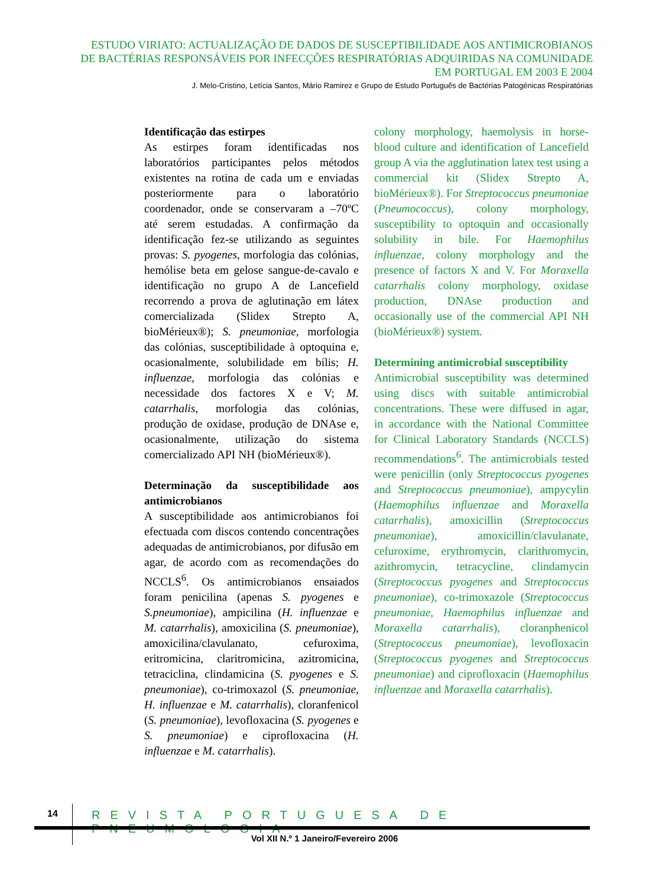ESTUDO VIRIATO: ACTUALIZAÇÃO DE DADOS DE SUSCEPTIBILIDADE AOS ANTIMICROBIANOS
DE BACTÉRIAS RESPONSÁVEIS POR INFECÇÕES RESPIRATÓRIAS ADQUIRIDAS NA COMUNIDADE
EM PORTUGAL EM 2003 E 2004
J. Melo-Cristino, Letícia Santos, Mário Ramirez e Grupo de Estudo Português de Bactérias Patogénicas Respiratórias
Identificação das estirpes
As estirpes foram identificadas nos laboratórios participantes pelos métodos existentes na rotina de cada um e enviadas posteriormente para o laboratório coordenador, onde se conservaram a –70ºC até serem estudadas. A confirmação da identificação fez-se utilizando as seguintes provas: S. pyogenes, morfologia das colónias, hemólise beta em gelose sangue-de-cavalo e identificação no grupo A de Lancefield recorrendo a prova de aglutinação em látex comercializada (Slidex Strepto A, bioMérieux®); S. pneumoniae, morfologia das colónias, susceptibilidade à optoquina e, ocasionalmente, solubilidade em bílis; H. influenzae, morfologia das colónias e necessidade dos factores X e V; M. catarrhalis, morfologia das colónias, produção de oxidase, produção de DNAse e, ocasionalmente, utilização do sistema comercializado API NH (bioMérieux®).
Determinação da susceptibilidade aos antimicrobianos
A susceptibilidade aos antimicrobianos foi efectuada com discos contendo concentrações adequadas de antimicrobianos, por difusão em agar, de acordo com as recomendações do NCCLS<sup>6</sup>. Os antimicrobianos ensaiados foram penicilina (apenas S. pyogenes e S.pneumoniae), ampicilina (H. influenzae e M. catarrhalis), amoxicilina (S. pneumoniae), amoxicilina/clavulanato, cefuroxima, eritromicina, claritromicina, azitromicina, tetraciclina, clindamicina (S. pyogenes e S. pneumoniae), co-trimoxazol (S. pneumoniae, H. influenzae e M. catarrhalis), cloranfenicol (S. pneumoniae), levofloxacina (S. pyogenes e S. pneumoniae) e ciprofloxacina (H. influenzae e M. catarrhalis).
colony morphology, haemolysis in horse-blood culture and identification of Lancefield group A via the agglutination latex test using a commercial kit (Slidex Strepto A, bioMérieux®). For Streptococcus pneumoniae (Pneumococcus), colony morphology, susceptibility to optoquin and occasionally solubility in bile. For Haemophilus influenzae, colony morphology and the presence of factors X and V. For Moraxella catarrhalis colony morphology, oxidase production, DNAse production and occasionally use of the commercial API NH (bioMérieux®) system.
Determining antimicrobial susceptibility
Antimicrobial susceptibility was determined using discs with suitable antimicrobial concentrations. These were diffused in agar, in accordance with the National Committee for Clinical Laboratory Standards (NCCLS) recommendations<sup>6</sup>. The antimicrobials tested were penicillin (only Streptococcus pyogenes and Streptococcus pneumoniae), ampycylin (Haemophilus influenzae and Moraxella catarrhalis), amoxicillin (Streptococcus pneumoniae), amoxicillin/clavulanate, cefuroxime, erythromycin, clarithromycin, azithromycin, tetracycline, clindamycin (Streptococcus pyogenes and Streptococcus pneumoniae), co-trimoxazole (Streptococcus pneumoniae, Haemophilus influenzae and Moraxella catarrhalis), cloranphenicol (Streptococcus pneumoniae), levofloxacin (Streptococcus pyogenes and Streptococcus pneumoniae) and ciprofloxacin (Haemophilus influenzae and Moraxella catarrhalis).
14
REVISTA PORTUGUESA DE PNEUMOLOGIA
Vol XII N.º 1 Janeiro/Fevereiro 2006